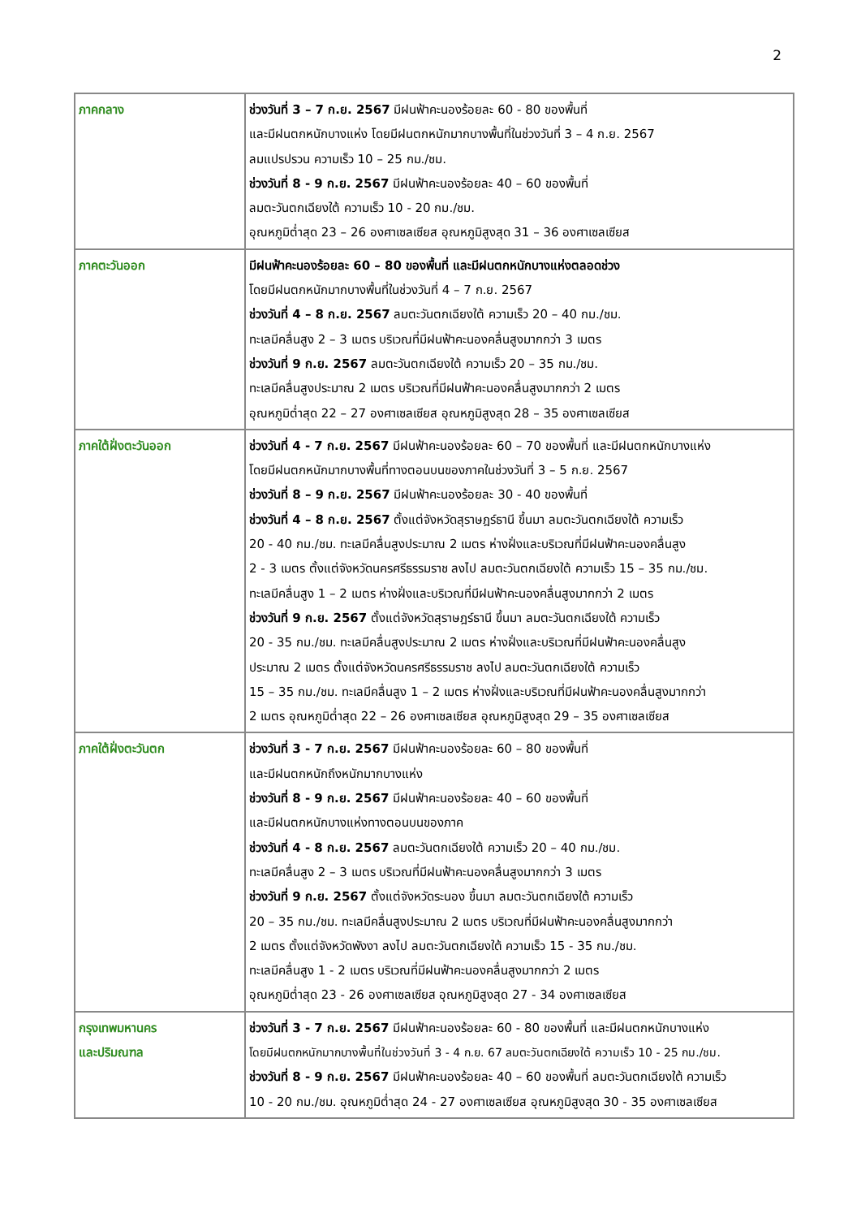2
| ภาคกลาง | ช่วงวันที่ 3 – 7 ก.ย. 2567 มีฝนฟ้าคะนองร้อยละ 60 - 80 ของพื้นที่ และมีฝนตกหนักบางแห่ง โดยมีฝนตกหนักมากบางพื้นที่ในช่วงวันที่ 3 – 4 ก.ย. 2567 ลมแปรปรวน ความเร็ว 10 – 25 กม./ชม. ช่วงวันที่ 8 - 9 ก.ย. 2567 มีฝนฟ้าคะนองร้อยละ 40 – 60 ของพื้นที่ ลมตะวันตกเฉียงใต้ ความเร็ว 10 - 20 กม./ชม. อุณหภูมิต่ำสุด 23 – 26 องศาเซลเซียส อุณหภูมิสูงสุด 31 – 36 องศาเซลเซียส |
| ภาคตะวันออก | มีฝนฟ้าคะนองร้อยละ 60 – 80 ของพื้นที่ และมีฝนตกหนักบางแห่งตลอดช่วง โดยมีฝนตกหนักมากบางพื้นที่ในช่วงวันที่ 4 – 7 ก.ย. 2567 ช่วงวันที่ 4 – 8 ก.ย. 2567 ลมตะวันตกเฉียงใต้ ความเร็ว 20 – 40 กม./ชม. ทะเลมีคลื่นสูง 2 – 3 เมตร บริเวณที่มีฝนฟ้าคะนองคลื่นสูงมากกว่า 3 เมตร ช่วงวันที่ 9 ก.ย. 2567 ลมตะวันตกเฉียงใต้ ความเร็ว 20 – 35 กม./ชม. ทะเลมีคลื่นสูงประมาณ 2 เมตร บริเวณที่มีฝนฟ้าคะนองคลื่นสูงมากกว่า 2 เมตร อุณหภูมิต่ำสุด 22 – 27 องศาเซลเซียส อุณหภูมิสูงสุด 28 – 35 องศาเซลเซียส |
| ภาคใต้ฝั่งตะวันออก | ช่วงวันที่ 4 - 7 ก.ย. 2567 มีฝนฟ้าคะนองร้อยละ 60 – 70 ของพื้นที่ และมีฝนตกหนักบางแห่ง โดยมีฝนตกหนักมากบางพื้นที่ทางตอนบนของภาคในช่วงวันที่ 3 – 5 ก.ย. 2567 ช่วงวันที่ 8 – 9 ก.ย. 2567 มีฝนฟ้าคะนองร้อยละ 30 - 40 ของพื้นที่ ช่วงวันที่ 4 – 8 ก.ย. 2567 ตั้งแต่จังหวัดสุราษฎร์ธานี ขึ้นมา ลมตะวันตกเฉียงใต้ ความเร็ว 20 - 40 กม./ชม. ทะเลมีคลื่นสูงประมาณ 2 เมตร ห่างฝั่งและบริเวณที่มีฝนฟ้าคะนองคลื่นสูง 2 - 3 เมตร ตั้งแต่จังหวัดนครศรีธรรมราช ลงไป ลมตะวันตกเฉียงใต้ ความเร็ว 15 – 35 กม./ชม. ทะเลมีคลื่นสูง 1 – 2 เมตร ห่างฝั่งและบริเวณที่มีฝนฟ้าคะนองคลื่นสูงมากกว่า 2 เมตร ช่วงวันที่ 9 ก.ย. 2567 ตั้งแต่จังหวัดสุราษฎร์ธานี ขึ้นมา ลมตะวันตกเฉียงใต้ ความเร็ว 20 - 35 กม./ชม. ทะเลมีคลื่นสูงประมาณ 2 เมตร ห่างฝั่งและบริเวณที่มีฝนฟ้าคะนองคลื่นสูง ประมาณ 2 เมตร ตั้งแต่จังหวัดนครศรีธรรมราช ลงไป ลมตะวันตกเฉียงใต้ ความเร็ว 15 – 35 กม./ชม. ทะเลมีคลื่นสูง 1 – 2 เมตร ห่างฝั่งและบริเวณที่มีฝนฟ้าคะนองคลื่นสูงมากกว่า 2 เมตร อุณหภูมิต่ำสุด 22 – 26 องศาเซลเซียส อุณหภูมิสูงสุด 29 – 35 องศาเซลเซียส |
| ภาคใต้ฝั่งตะวันตก | ช่วงวันที่ 3 - 7 ก.ย. 2567 มีฝนฟ้าคะนองร้อยละ 60 – 80 ของพื้นที่ และมีฝนตกหนักถึงหนักมากบางแห่ง ช่วงวันที่ 8 - 9 ก.ย. 2567 มีฝนฟ้าคะนองร้อยละ 40 – 60 ของพื้นที่ และมีฝนตกหนักบางแห่งทางตอนบนของภาค ช่วงวันที่ 4 - 8 ก.ย. 2567 ลมตะวันตกเฉียงใต้ ความเร็ว 20 – 40 กม./ชม. ทะเลมีคลื่นสูง 2 – 3 เมตร บริเวณที่มีฝนฟ้าคะนองคลื่นสูงมากกว่า 3 เมตร ช่วงวันที่ 9 ก.ย. 2567 ตั้งแต่จังหวัดระนอง ขึ้นมา ลมตะวันตกเฉียงใต้ ความเร็ว 20 – 35 กม./ชม. ทะเลมีคลื่นสูงประมาณ 2 เมตร บริเวณที่มีฝนฟ้าคะนองคลื่นสูงมากกว่า 2 เมตร ตั้งแต่จังหวัดพังงา ลงไป ลมตะวันตกเฉียงใต้ ความเร็ว 15 - 35 กม./ชม. ทะเลมีคลื่นสูง 1 - 2 เมตร บริเวณที่มีฝนฟ้าคะนองคลื่นสูงมากกว่า 2 เมตร อุณหภูมิต่ำสุด 23 - 26 องศาเซลเซียส อุณหภูมิสูงสุด 27 - 34 องศาเซลเซียส |
| กรุงเทพมหานคร และปริมณฑล | ช่วงวันที่ 3 - 7 ก.ย. 2567 มีฝนฟ้าคะนองร้อยละ 60 - 80 ของพื้นที่ และมีฝนตกหนักบางแห่ง โดยมีฝนตกหนักมากบางพื้นที่ในช่วงวันที่ 3 - 4 ก.ย. 67 ลมตะวันตกเฉียงใต้ ความเร็ว 10 - 25 กม./ชม. ช่วงวันที่ 8 - 9 ก.ย. 2567 มีฝนฟ้าคะนองร้อยละ 40 – 60 ของพื้นที่ ลมตะวันตกเฉียงใต้ ความเร็ว 10 - 20 กม./ชม. อุณหภูมิต่ำสุด 24 - 27 องศาเซลเซียส อุณหภูมิสูงสุด 30 - 35 องศาเซลเซียส |